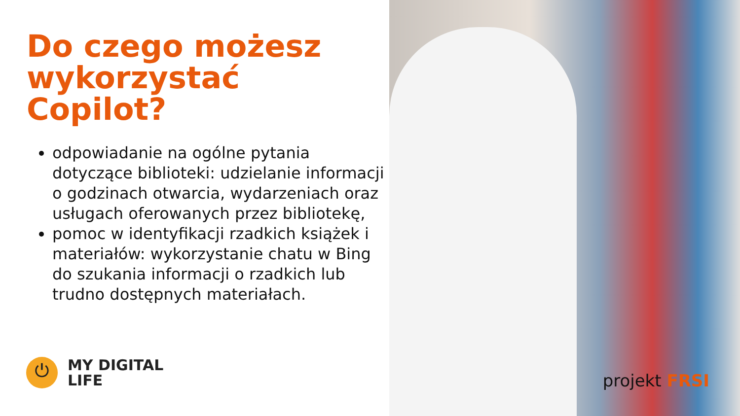Do czego możesz wykorzystać Copilot?
odpowiadanie na ogólne pytania dotyczące biblioteki: udzielanie informacji o godzinach otwarcia, wydarzeniach oraz usługach oferowanych przez bibliotekę,
pomoc w identyfikacji rzadkich książek i materiałów: wykorzystanie chatu w Bing do szukania informacji o rzadkich lub trudno dostępnych materiałach.
⏻
MY DIGITAL
LIFE
projekt FRSI